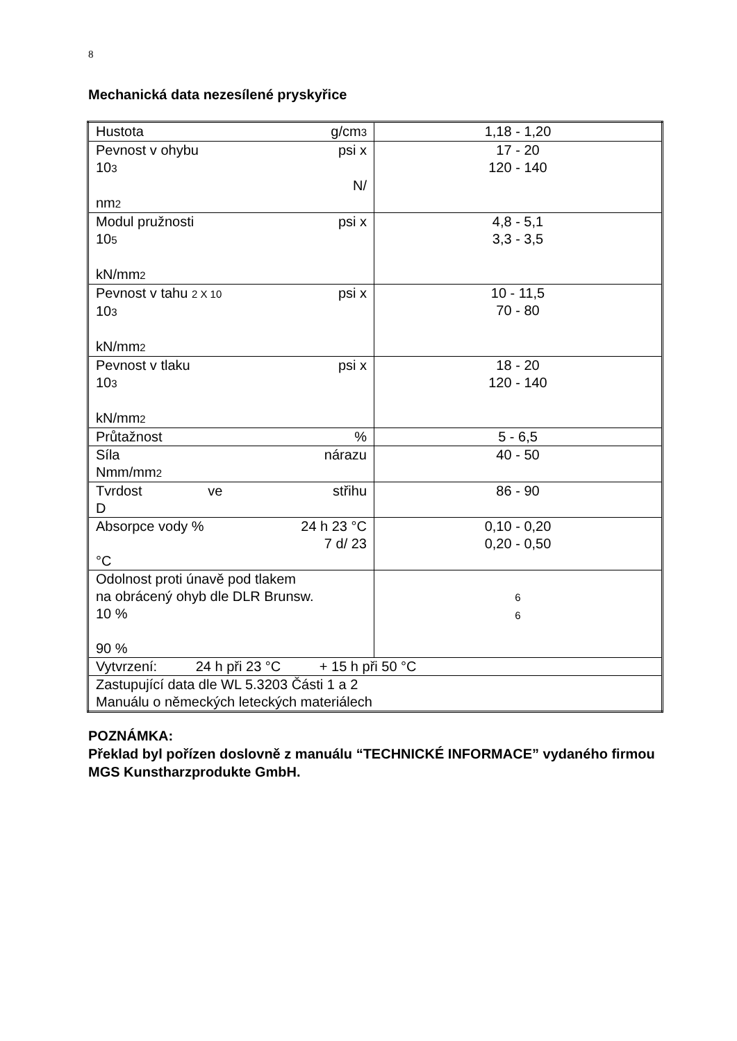8
Mechanická data nezesílené pryskyřice
| Hustota g/cm 3 | 1,18 - 1,20 |
| Pevnost v ohybu psi x 10 3 N/ nm 2 | 17 - 20 120 - 140 |
| Modul pružnosti psi x 10 5 kN/mm 2 | 4,8 - 5,1 3,3 - 3,5 |
| Pevnost v tahu 2 X 10 psi x 10 3 kN/mm 2 | 10 - 11,5 70 - 80 |
| Pevnost v tlaku psi x 10 3 kN/mm 2 | 18 - 20 120 - 140 |
| Průtažnost % | 5 - 6,5 |
| Síla nárazu Nmm/mm 2 | 40 - 50 |
| Tvrdost ve střihu D | 86 - 90 |
| Absorpce vody % 24 h 23 °C 7 d/ 23 °C | 0,10 - 0,20 0,20 - 0,50 |
| Odolnost proti únavě pod tlakem na obrácený ohyb dle DLR Brunsw. 10 % 90 % | 6 6 |
| Vytvrzení: 24 h při 23 °C + 15 h při 50 °C | |
| Zastupující data dle WL 5.3203 Části 1 a 2 Manuálu o německých leteckých materiálech | |
POZNÁMKA:
Překlad byl pořízen doslovně z manuálu “TECHNICKÉ INFORMACE” vydaného firmou MGS Kunstharzprodukte GmbH.